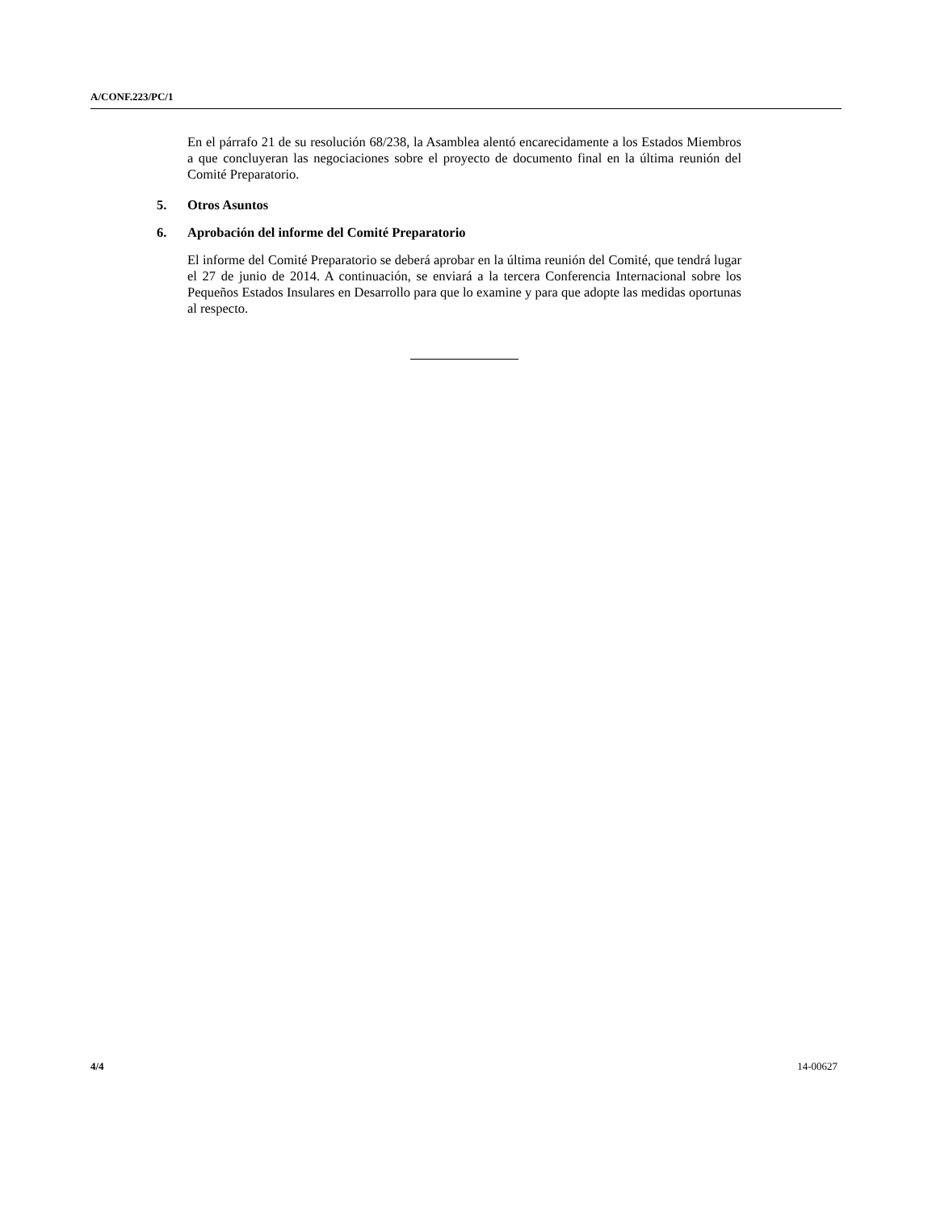A/CONF.223/PC/1
En el párrafo 21 de su resolución 68/238, la Asamblea alentó encarecidamente a los Estados Miembros a que concluyeran las negociaciones sobre el proyecto de documento final en la última reunión del Comité Preparatorio.
5. Otros Asuntos
6. Aprobación del informe del Comité Preparatorio
El informe del Comité Preparatorio se deberá aprobar en la última reunión del Comité, que tendrá lugar el 27 de junio de 2014. A continuación, se enviará a la tercera Conferencia Internacional sobre los Pequeños Estados Insulares en Desarrollo para que lo examine y para que adopte las medidas oportunas al respecto.
4/4 14-00627